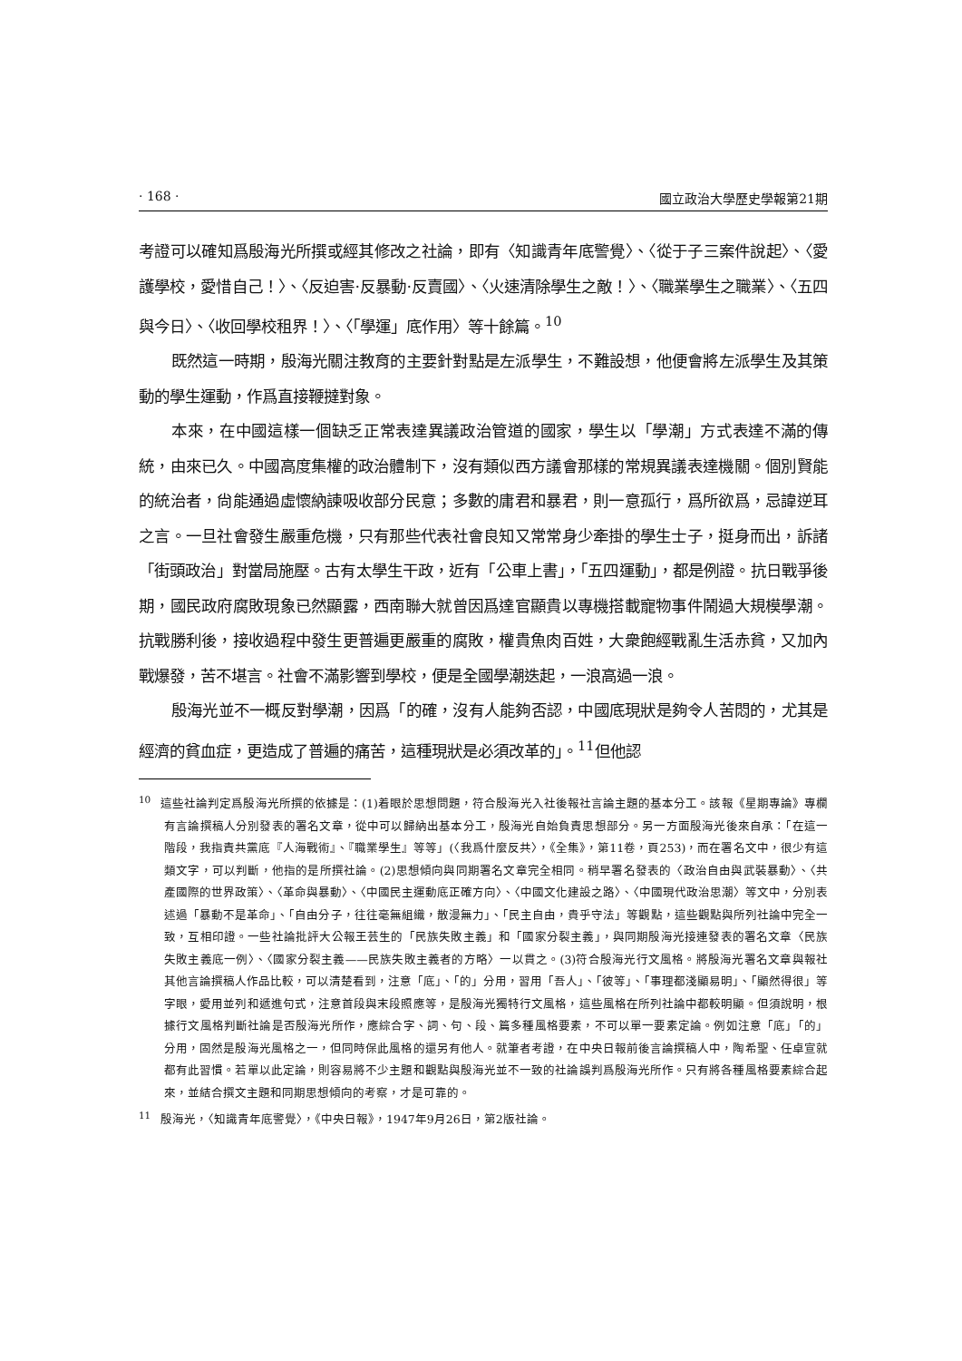· 168 · 國立政治大學歷史學報第21期
考證可以確知爲殷海光所撰或經其修改之社論，即有〈知識青年底警覺〉、〈從于子三案件說起〉、〈愛護學校，愛惜自己！〉、〈反迫害·反暴動·反賣國〉、〈火速清除學生之敵！〉、〈職業學生之職業〉、〈五四與今日〉、〈收回學校租界！〉、〈「學運」底作用〉等十餘篇。<sup>10</sup>
既然這一時期，殷海光關注教育的主要針對點是左派學生，不難設想，他便會將左派學生及其策動的學生運動，作爲直接鞭撻對象。
本來，在中國這樣一個缺乏正常表達異議政治管道的國家，學生以「學潮」方式表達不滿的傳統，由來已久。中國高度集權的政治體制下，沒有類似西方議會那樣的常規異議表達機關。個別賢能的統治者，尙能通過虛懷納諫吸收部分民意；多數的庸君和暴君，則一意孤行，爲所欲爲，忌諱逆耳之言。一旦社會發生嚴重危機，只有那些代表社會良知又常常身少牽掛的學生士子，挺身而出，訴諸「街頭政治」對當局施壓。古有太學生干政，近有「公車上書」，「五四運動」，都是例證。抗日戰爭後期，國民政府腐敗現象已然顯露，西南聯大就曾因爲達官顯貴以專機搭載寵物事件鬧過大規模學潮。抗戰勝利後，接收過程中發生更普遍更嚴重的腐敗，權貴魚肉百姓，大衆飽經戰亂生活赤貧，又加內戰爆發，苦不堪言。社會不滿影響到學校，便是全國學潮迭起，一浪高過一浪。
殷海光並不一概反對學潮，因爲「的確，沒有人能夠否認，中國底現狀是夠令人苦悶的，尤其是經濟的貧血症，更造成了普遍的痛苦，這種現狀是必須改革的」。<sup>11</sup>但他認
<sup>10</sup> 這些社論判定爲殷海光所撰的依據是：(1)着眼於思想問題，符合殷海光入社後報社言論主題的基本分工。該報《星期專論》專欄有言論撰稿人分別發表的署名文章，從中可以歸納出基本分工，殷海光自始負責思想部分。另一方面殷海光後來自承：「在這一階段，我指責共黨底『人海戰術』、『職業學生』等等」(〈我爲什麼反共〉，《全集》，第11卷，頁253)，而在署名文中，很少有這類文字，可以判斷，他指的是所撰社論。(2)思想傾向與同期署名文章完全相同。稍早署名發表的〈政治自由與武裝暴動〉、〈共產國際的世界政策〉、〈革命與暴動〉、〈中國民主運動底正確方向〉、〈中國文化建設之路〉、〈中國現代政治思潮〉等文中，分別表述過「暴動不是革命」、「自由分子，往往毫無組織，散漫無力」、「民主自由，貴乎守法」等觀點，這些觀點與所列社論中完全一致，互相印證。一些社論批評大公報王芸生的「民族失敗主義」和「國家分裂主義」，與同期殷海光接連發表的署名文章〈民族失敗主義底一例〉、〈國家分裂主義——民族失敗主義者的方略〉一以貫之。(3)符合殷海光行文風格。將殷海光署名文章與報社其他言論撰稿人作品比較，可以清楚看到，注意「底」、「的」分用，習用「吾人」、「彼等」、「事理都淺顯易明」、「顯然得很」等字眼，愛用並列和遞進句式，注意首段與末段照應等，是殷海光獨特行文風格，這些風格在所列社論中都較明顯。但須說明，根據行文風格判斷社論是否殷海光所作，應綜合字、詞、句、段、篇多種風格要素，不可以單一要素定論。例如注意「底」「的」分用，固然是殷海光風格之一，但同時保此風格的還另有他人。就筆者考證，在中央日報前後言論撰稿人中，陶希聖、任卓宣就都有此習慣。若單以此定論，則容易將不少主題和觀點與殷海光並不一致的社論誤判爲殷海光所作。只有將各種風格要素綜合起來，並結合撰文主題和同期思想傾向的考察，才是可靠的。
<sup>11</sup> 殷海光，〈知識青年底警覺〉，《中央日報》，1947年9月26日，第2版社論。